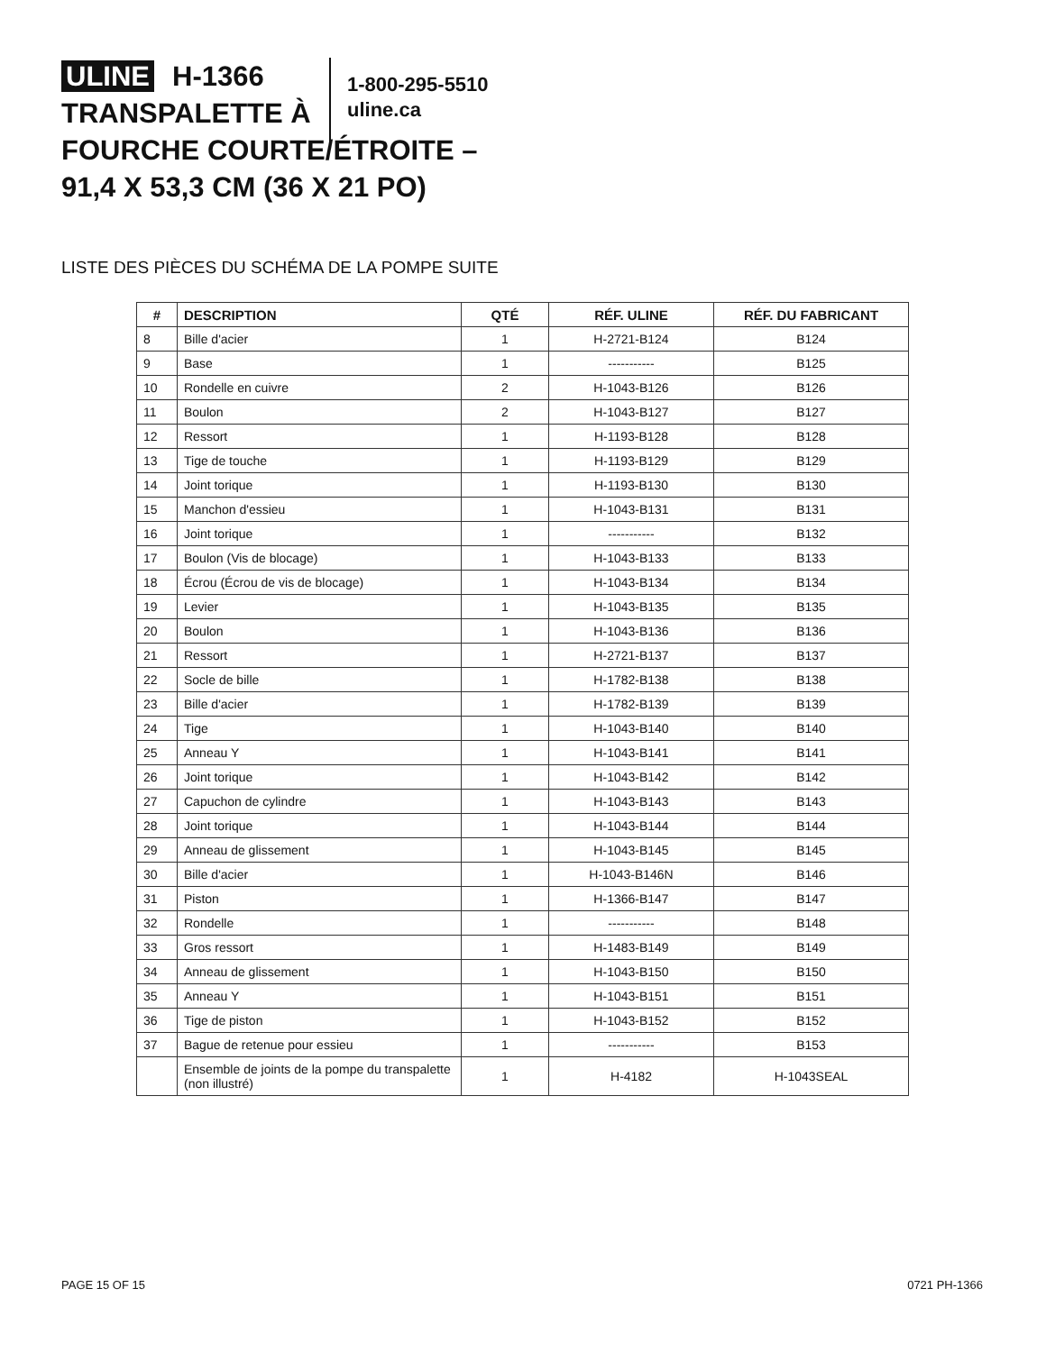ULINE H-1366
TRANSPALETTE À
FOURCHE COURTE/ÉTROITE –
91,4 X 53,3 CM (36 X 21 PO)
1-800-295-5510
uline.ca
LISTE DES PIÈCES DU SCHÉMA DE LA POMPE SUITE
| # | DESCRIPTION | QTÉ | RÉF. ULINE | RÉF. DU FABRICANT |
| --- | --- | --- | --- | --- |
| 8 | Bille d'acier | 1 | H-2721-B124 | B124 |
| 9 | Base | 1 | ----------- | B125 |
| 10 | Rondelle en cuivre | 2 | H-1043-B126 | B126 |
| 11 | Boulon | 2 | H-1043-B127 | B127 |
| 12 | Ressort | 1 | H-1193-B128 | B128 |
| 13 | Tige de touche | 1 | H-1193-B129 | B129 |
| 14 | Joint torique | 1 | H-1193-B130 | B130 |
| 15 | Manchon d'essieu | 1 | H-1043-B131 | B131 |
| 16 | Joint torique | 1 | ----------- | B132 |
| 17 | Boulon (Vis de blocage) | 1 | H-1043-B133 | B133 |
| 18 | Écrou (Écrou de vis de blocage) | 1 | H-1043-B134 | B134 |
| 19 | Levier | 1 | H-1043-B135 | B135 |
| 20 | Boulon | 1 | H-1043-B136 | B136 |
| 21 | Ressort | 1 | H-2721-B137 | B137 |
| 22 | Socle de bille | 1 | H-1782-B138 | B138 |
| 23 | Bille d'acier | 1 | H-1782-B139 | B139 |
| 24 | Tige | 1 | H-1043-B140 | B140 |
| 25 | Anneau Y | 1 | H-1043-B141 | B141 |
| 26 | Joint torique | 1 | H-1043-B142 | B142 |
| 27 | Capuchon de cylindre | 1 | H-1043-B143 | B143 |
| 28 | Joint torique | 1 | H-1043-B144 | B144 |
| 29 | Anneau de glissement | 1 | H-1043-B145 | B145 |
| 30 | Bille d'acier | 1 | H-1043-B146N | B146 |
| 31 | Piston | 1 | H-1366-B147 | B147 |
| 32 | Rondelle | 1 | ----------- | B148 |
| 33 | Gros ressort | 1 | H-1483-B149 | B149 |
| 34 | Anneau de glissement | 1 | H-1043-B150 | B150 |
| 35 | Anneau Y | 1 | H-1043-B151 | B151 |
| 36 | Tige de piston | 1 | H-1043-B152 | B152 |
| 37 | Bague de retenue pour essieu | 1 | ----------- | B153 |
| | Ensemble de joints de la pompe du transpalette (non illustré) | 1 | H-4182 | H-1043SEAL |
PAGE 15 OF 15 0721 PH-1366